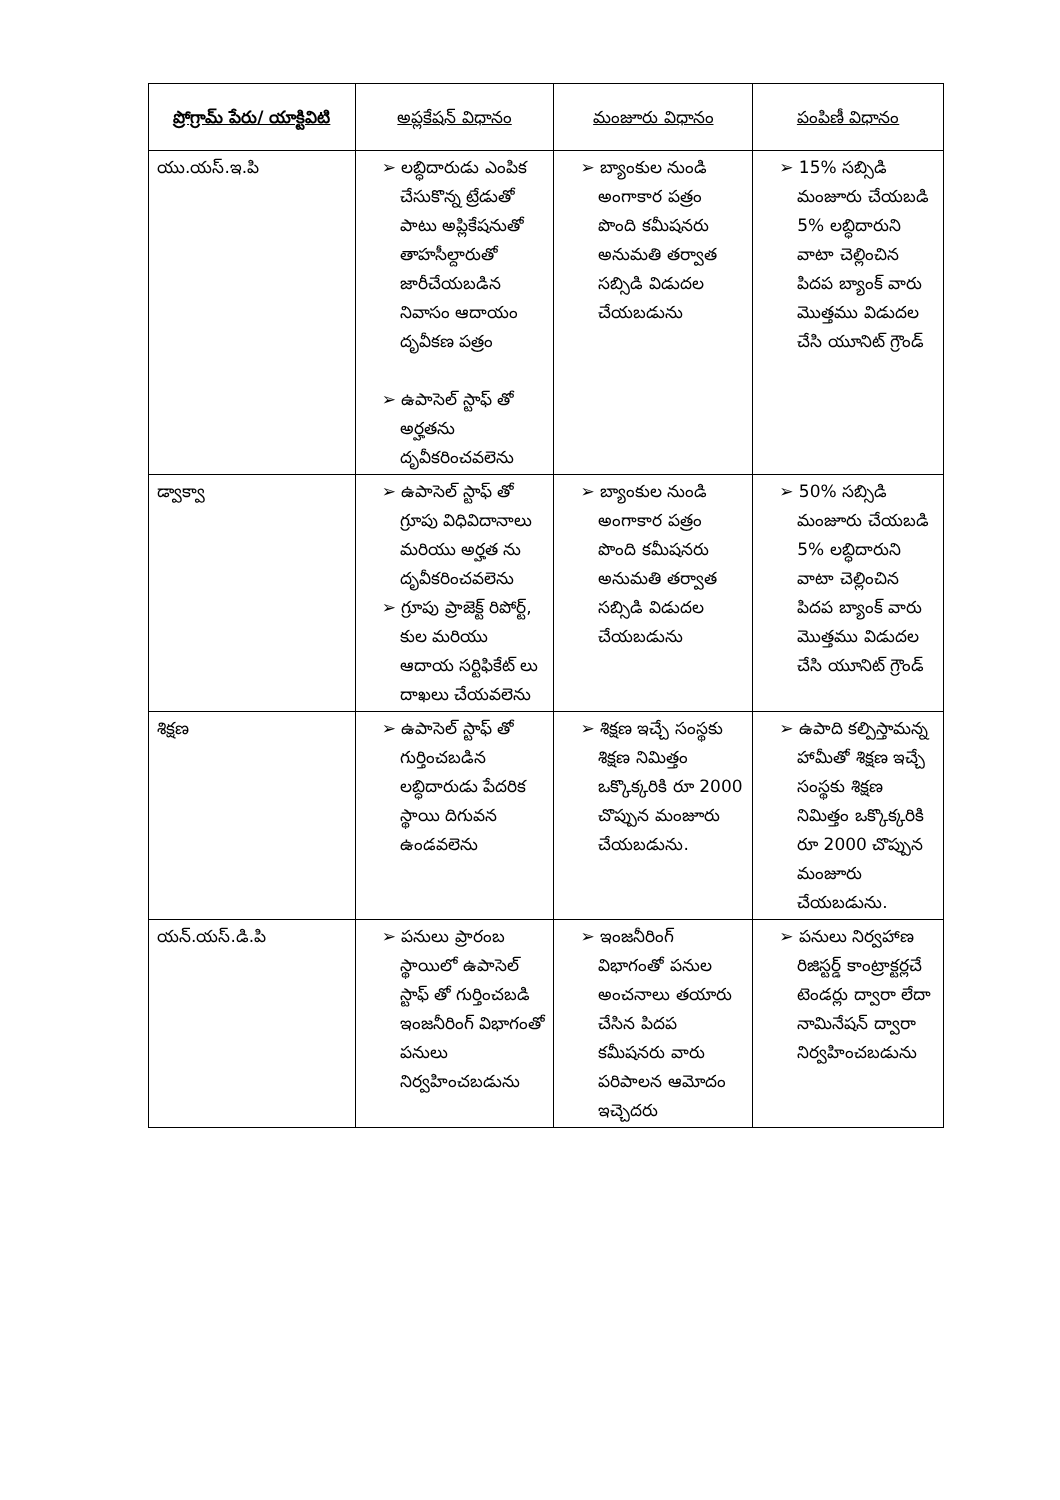| ప్రోగ్రామ్ పేరు/ యాక్టివిటి | అప్లకేషన్ విధానం | మంజూరు విధానం | పంపిణీ విధానం |
| --- | --- | --- | --- |
| యు.యస్.ఇ.పి | ➢ లబ్ధిదారుడు ఎంపిక చేసుకొన్న ట్రేడుతో పాటు అప్లికేషనుతో తాహసీల్దారుతో జారీచేయబడిన నివాసం ఆదాయం దృవీకణ పత్రం ➢ ఉపాసెల్ స్టాఫ్ తో అర్హతను దృవీకరించవలెను | ➢ బ్యాంకుల నుండి అంగాకార పత్రం పొంది కమీషనరు అనుమతి తర్వాత సబ్సిడి విడుదల చేయబడును | ➢ 15% సబ్సిడి మంజూరు చేయబడి 5% లబ్ధిదారుని వాటా చెల్లించిన పిదప బ్యాంక్ వారు మొత్తము విడుదల చేసి యూనిట్ గ్రౌండ్ |
| డ్వాక్వా | ➢ ఉపాసెల్ స్టాఫ్ తో గ్రూపు విధివిదానాలు మరియు అర్హత ను దృవీకరించవలెను ➢ గ్రూపు ప్రాజెక్ట్ రిపోర్ట్, కుల మరియు ఆదాయ సర్టిఫికేట్ లు దాఖలు చేయవలెను | ➢ బ్యాంకుల నుండి అంగాకార పత్రం పొంది కమీషనరు అనుమతి తర్వాత సబ్సిడి విడుదల చేయబడును | ➢ 50% సబ్సిడి మంజూరు చేయబడి 5% లబ్ధిదారుని వాటా చెల్లించిన పిదప బ్యాంక్ వారు మొత్తము విడుదల చేసి యూనిట్ గ్రౌండ్ |
| శిక్షణ | ➢ ఉపాసెల్ స్టాఫ్ తో గుర్తించబడిన లబ్ధిదారుడు పేదరిక స్థాయి దిగువన ఉండవలెను | ➢ శిక్షణ ఇచ్చే సంస్థకు శిక్షణ నిమిత్తం ఒక్కొక్కరికి రూ 2000 చొప్పున మంజూరు చేయబడును. | ➢ ఉపాది కల్పిస్తామన్న హామీతో శిక్షణ ఇచ్చే సంస్థకు శిక్షణ నిమిత్తం ఒక్కొక్కరికి రూ 2000 చొప్పున మంజూరు చేయబడును. |
| యన్.యస్.డి.పి | ➢ పనులు ప్రారంబ స్థాయిలో ఉపాసెల్ స్టాఫ్ తో గుర్తించబడి ఇంజనీరింగ్ విభాగంతో పనులు నిర్వహించబడును | ➢ ఇంజనీరింగ్ విభాగంతో పనుల అంచనాలు తయారు చేసిన పిదప కమీషనరు వారు పరిపాలన ఆమోదం ఇచ్చెదరు | ➢ పనులు నిర్వహాణ రిజిస్టర్డ్ కాంట్రాక్టర్లచే టెండర్లు ద్వారా లేదా నామినేషన్ ద్వారా నిర్వహించబడును |